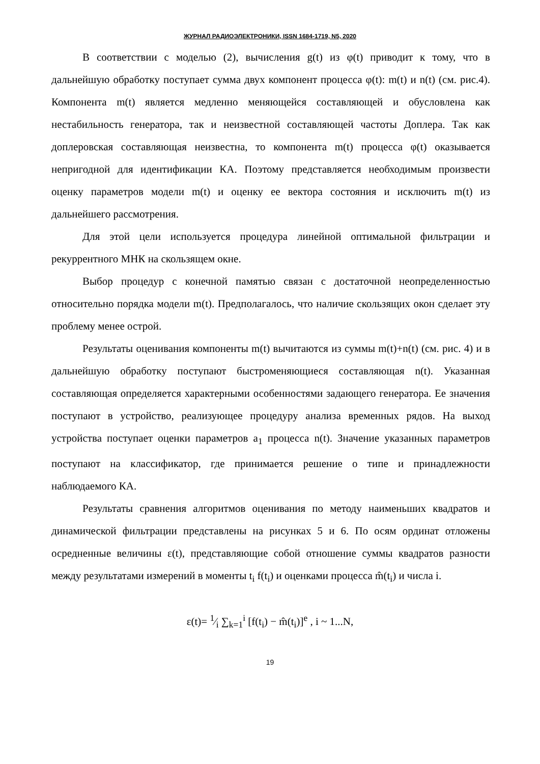ЖУРНАЛ РАДИОЭЛЕКТРОНИКИ, ISSN 1684-1719, N5, 2020
В соответствии с моделью (2), вычисления g(t) из φ(t) приводит к тому, что в дальнейшую обработку поступает сумма двух компонент процесса φ(t): m(t) и n(t) (см. рис.4). Компонента m(t) является медленно меняющейся составляющей и обусловлена как нестабильность генератора, так и неизвестной составляющей частоты Доплера. Так как доплеровская составляющая неизвестна, то компонента m(t) процесса φ(t) оказывается непригодной для идентификации КА. Поэтому представляется необходимым произвести оценку параметров модели m(t) и оценку ее вектора состояния и исключить m(t) из дальнейшего рассмотрения.
Для этой цели используется процедура линейной оптимальной фильтрации и рекуррентного МНК на скользящем окне.
Выбор процедур с конечной памятью связан с достаточной неопределенностью относительно порядка модели m(t). Предполагалось, что наличие скользящих окон сделает эту проблему менее острой.
Результаты оценивания компоненты m(t) вычитаются из суммы m(t)+n(t) (см. рис. 4) и в дальнейшую обработку поступают быстроменяющиеся составляющая n(t). Указанная составляющая определяется характерными особенностями задающего генератора. Ее значения поступают в устройство, реализующее процедуру анализа временных рядов. На выход устройства поступает оценки параметров a<sub>1</sub> процесса n(t). Значение указанных параметров поступают на классификатор, где принимается решение о типе и принадлежности наблюдаемого КА.
Результаты сравнения алгоритмов оценивания по методу наименьших квадратов и динамической фильтрации представлены на рисунках 5 и 6. По осям ординат отложены осредненные величины ε(t), представляющие собой отношение суммы квадратов разности между результатами измерений в моменты t<sub>i</sub> f(t<sub>i</sub>) и оценками процесса m̂(t<sub>i</sub>) и числа i.
ε(t)= 1⁄i ∑<sub>k=1</sub><sup>i</sup> [f(t<sub>i</sub>) − m̂(t<sub>i</sub>)]<sup>e</sup> , i ~ 1...N,
19